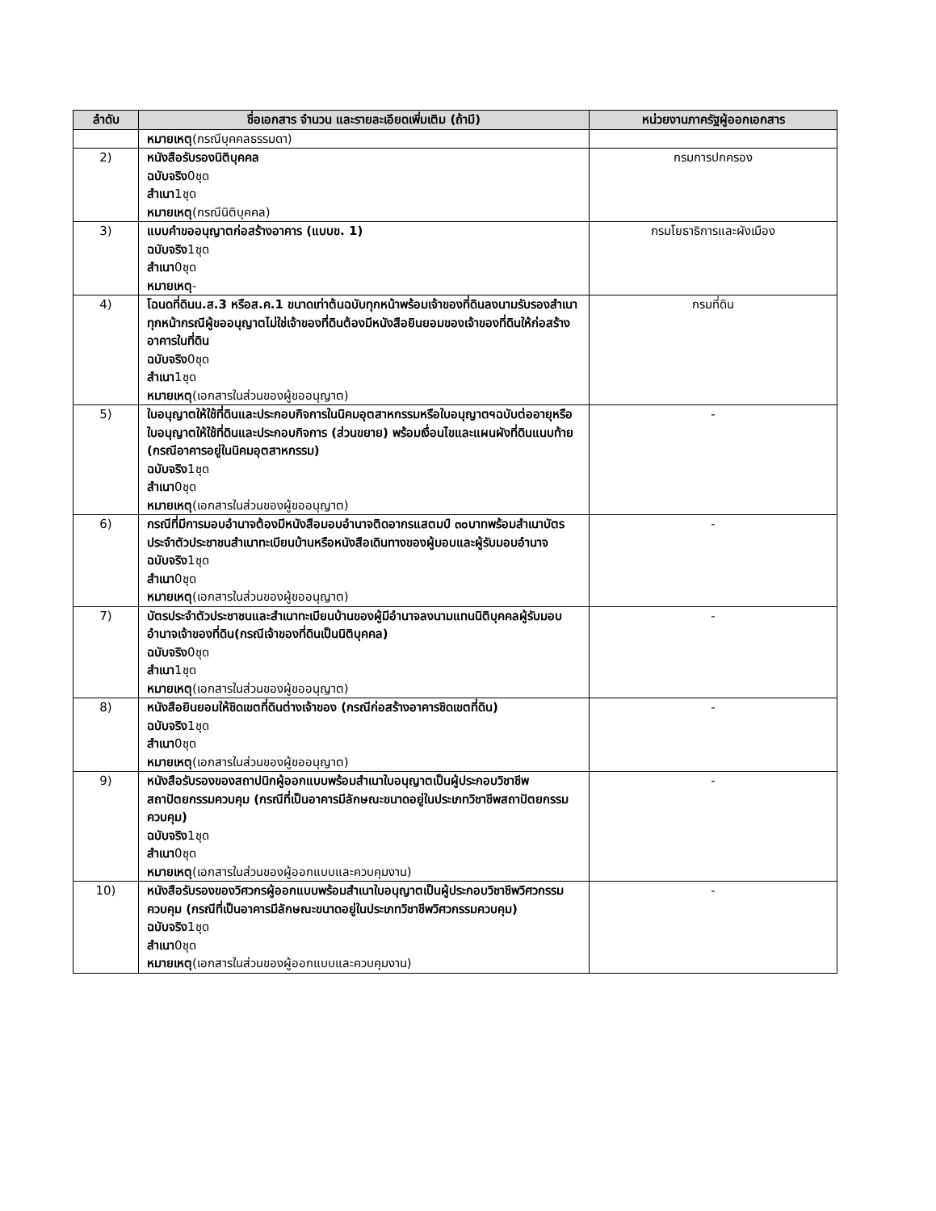| ลำดับ | ชื่อเอกสาร จำนวน และรายละเอียดเพิ่มเติม (ถ้ามี) | หน่วยงานภาครัฐผู้ออกเอกสาร |
| --- | --- | --- |
| | หมายเหตุ (กรณีบุคคลธรรมดา) | |
| 2) | หนังสือรับรองนิติบุคคล ฉบับจริง 0ชุด สำเนา 1ชุด หมายเหตุ (กรณีนิติบุคคล) | กรมการปกครอง |
| 3) | แบบคำขออนุญาตก่อสร้างอาคาร (แบบข. 1) ฉบับจริง 1ชุด สำเนา 0ชุด หมายเหตุ - | กรมโยธาธิการและผังเมือง |
| 4) | โฉนดที่ดินน.ส.3 หรือส.ค.1 ขนาดเท่าต้นฉบับทุกหน้าพร้อมเจ้าของที่ดินลงนามรับรองสำเนาทุกหน้ากรณีผู้ขออนุญาตไม่ใช่เจ้าของที่ดินต้องมีหนังสือยินยอมของเจ้าของที่ดินให้ก่อสร้างอาคารในที่ดิน ฉบับจริง 0ชุด สำเนา 1ชุด หมายเหตุ (เอกสารในส่วนของผู้ขออนุญาต) | กรมที่ดิน |
| 5) | ใบอนุญาตให้ใช้ที่ดินและประกอบกิจการในนิคมอุตสาหกรรมหรือใบอนุญาตฯฉบับต่ออายุหรือใบอนุญาตให้ใช้ที่ดินและประกอบกิจการ (ส่วนขยาย) พร้อมเงื่อนไขและแผนผังที่ดินแนบท้าย (กรณีอาคารอยู่ในนิคมอุตสาหกรรม) ฉบับจริง 1ชุด สำเนา 0ชุด หมายเหตุ (เอกสารในส่วนของผู้ขออนุญาต) | - |
| 6) | กรณีที่มีการมอบอำนาจต้องมีหนังสือมอบอำนาจติดอากรแสตมป์ ๓๐บาทพร้อมสำเนาบัตรประจำตัวประชาชนสำเนาทะเบียนบ้านหรือหนังสือเดินทางของผู้มอบและผู้รับมอบอำนาจ ฉบับจริง 1ชุด สำเนา 0ชุด หมายเหตุ (เอกสารในส่วนของผู้ขออนุญาต) | - |
| 7) | บัตรประจำตัวประชาชนและสำเนาทะเบียนบ้านของผู้มีอำนาจลงนามแทนนิติบุคคลผู้รับมอบอำนาจเจ้าของที่ดิน(กรณีเจ้าของที่ดินเป็นนิติบุคคล) ฉบับจริง 0ชุด สำเนา 1ชุด หมายเหตุ (เอกสารในส่วนของผู้ขออนุญาต) | - |
| 8) | หนังสือยินยอมให้ชิดเขตที่ดินต่างเจ้าของ (กรณีก่อสร้างอาคารชิดเขตที่ดิน) ฉบับจริง 1ชุด สำเนา 0ชุด หมายเหตุ (เอกสารในส่วนของผู้ขออนุญาต) | - |
| 9) | หนังสือรับรองของสถาปนิกผู้ออกแบบพร้อมสำเนาใบอนุญาตเป็นผู้ประกอบวิชาชีพสถาปัตยกรรมควบคุม (กรณีที่เป็นอาคารมีลักษณะขนาดอยู่ในประเภทวิชาชีพสถาปัตยกรรมควบคุม) ฉบับจริง 1ชุด สำเนา 0ชุด หมายเหตุ (เอกสารในส่วนของผู้ออกแบบและควบคุมงาน) | - |
| 10) | หนังสือรับรองของวิศวกรผู้ออกแบบพร้อมสำเนาใบอนุญาตเป็นผู้ประกอบวิชาชีพวิศวกรรมควบคุม (กรณีที่เป็นอาคารมีลักษณะขนาดอยู่ในประเภทวิชาชีพวิศวกรรมควบคุม) ฉบับจริง 1ชุด สำเนา 0ชุด หมายเหตุ (เอกสารในส่วนของผู้ออกแบบและควบคุมงาน) | - |